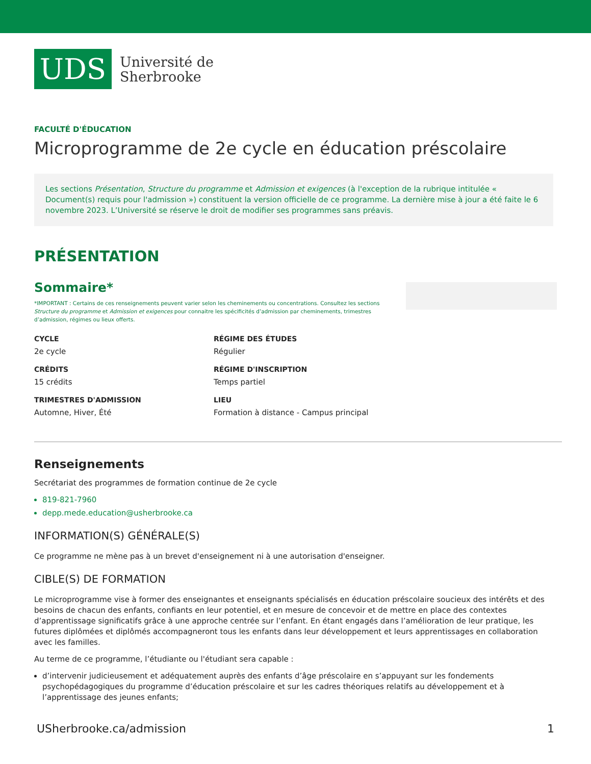UDS
Université de
Sherbrooke
FACULTÉ D'ÉDUCATION
Microprogramme de 2e cycle en éducation préscolaire
Les sections Présentation, Structure du programme et Admission et exigences (à l'exception de la rubrique intitulée « Document(s) requis pour l'admission ») constituent la version officielle de ce programme. La dernière mise à jour a été faite le 6 novembre 2023. L’Université se réserve le droit de modifier ses programmes sans préavis.
PRÉSENTATION
Sommaire*
*IMPORTANT : Certains de ces renseignements peuvent varier selon les cheminements ou concentrations. Consultez les sections Structure du programme et Admission et exigences pour connaitre les spécificités d’admission par cheminements, trimestres d’admission, régimes ou lieux offerts.
CYCLE
2e cycle
RÉGIME DES ÉTUDES
Régulier
CRÉDITS
15 crédits
RÉGIME D'INSCRIPTION
Temps partiel
TRIMESTRES D'ADMISSION
Automne, Hiver, Été
LIEU
Formation à distance - Campus principal
Renseignements
Secrétariat des programmes de formation continue de 2e cycle
819-821-7960
depp.mede.education@usherbrooke.ca
INFORMATION(S) GÉNÉRALE(S)
Ce programme ne mène pas à un brevet d'enseignement ni à une autorisation d'enseigner.
CIBLE(S) DE FORMATION
Le microprogramme vise à former des enseignantes et enseignants spécialisés en éducation préscolaire soucieux des intérêts et des besoins de chacun des enfants, confiants en leur potentiel, et en mesure de concevoir et de mettre en place des contextes d’apprentissage significatifs grâce à une approche centrée sur l’enfant. En étant engagés dans l’amélioration de leur pratique, les futures diplômées et diplômés accompagneront tous les enfants dans leur développement et leurs apprentissages en collaboration avec les familles.
Au terme de ce programme, l’étudiante ou l'étudiant sera capable :
d’intervenir judicieusement et adéquatement auprès des enfants d’âge préscolaire en s’appuyant sur les fondements psychopédagogiques du programme d’éducation préscolaire et sur les cadres théoriques relatifs au développement et à l’apprentissage des jeunes enfants;
USherbrooke.ca/admission 1